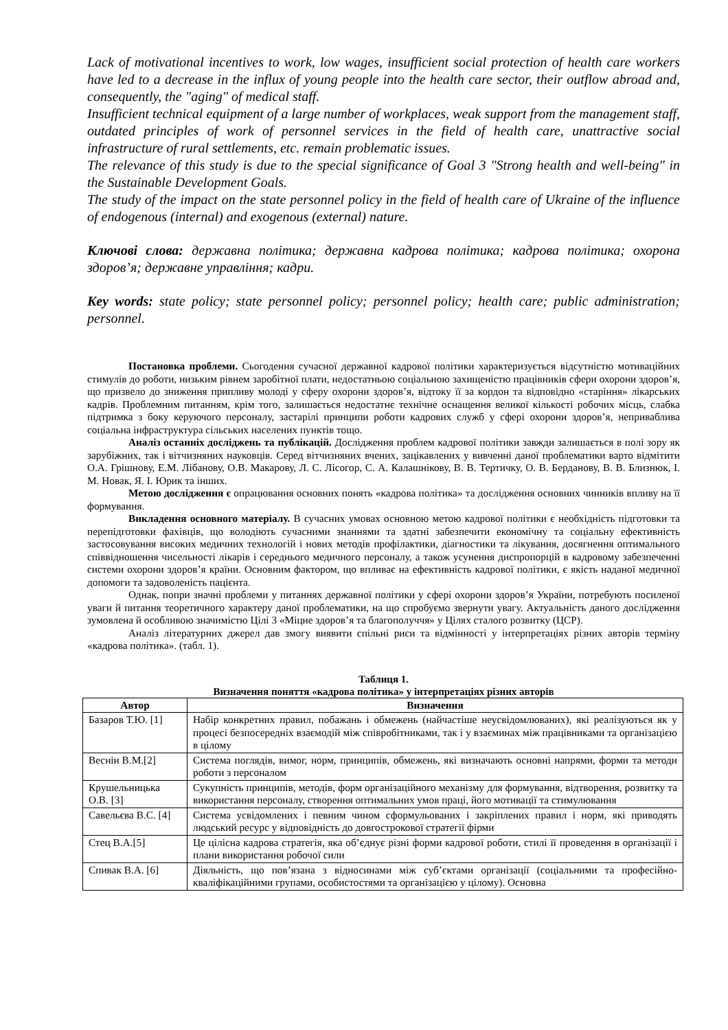Lack of motivational incentives to work, low wages, insufficient social protection of health care workers have led to a decrease in the influx of young people into the health care sector, their outflow abroad and, consequently, the "aging" of medical staff.
Insufficient technical equipment of a large number of workplaces, weak support from the management staff, outdated principles of work of personnel services in the field of health care, unattractive social infrastructure of rural settlements, etc. remain problematic issues.
The relevance of this study is due to the special significance of Goal 3 "Strong health and well-being" in the Sustainable Development Goals.
The study of the impact on the state personnel policy in the field of health care of Ukraine of the influence of endogenous (internal) and exogenous (external) nature.
Ключові слова: державна політика; державна кадрова політика; кадрова політика; охорона здоров’я; державне управління; кадри.
Key words: state policy; state personnel policy; personnel policy; health care; public administration; personnel.
Постановка проблеми. Сьогодення сучасної державної кадрової політики характеризується відсутністю мотиваційних стимулів до роботи, низьким рівнем заробітної плати, недостатньою соціальною захищеністю працівників сфери охорони здоров’я, що призвело до зниження припливу молоді у сферу охорони здоров’я, відтоку її за кордон та відповідно «старіння» лікарських кадрів. Проблемним питанням, крім того, залишається недостатнє технічне оснащення великої кількості робочих місць, слабка підтримка з боку керуючого персоналу, застарілі принципи роботи кадрових служб у сфері охорони здоров’я, неприваблива соціальна інфраструктура сільських населених пунктів тощо.
Аналіз останніх досліджень та публікацій. Дослідження проблем кадрової політики завжди залишається в полі зору як зарубіжних, так і вітчизняних науковців. Серед вітчизняних вчених, зацікавлених у вивченні даної проблематики варто відмітити О.А. Грішнову, Е.М. Лібанову, О.В. Макарову, Л. С. Лісогор, С. А. Калашнікову, В. В. Тертичку, О. В. Берданову, В. В. Близнюк, І. М. Новак, Я. І. Юрик та інших.
Метою дослідження є опрацювання основних понять «кадрова політика» та дослідження основних чинників впливу на її формування.
Викладення основного матеріалу. В сучасних умовах основною метою кадрової політики є необхідність підготовки та перепідготовки фахівців, що володіють сучасними знаннями та здатні забезпечити економічну та соціальну ефективність застосовування високих медичних технологій і нових методів профілактики, діагностики та лікування, досягнення оптимального співвідношення чисельності лікарів і середнього медичного персоналу, а також усунення диспропорцій в кадровому забезпеченні системи охорони здоров’я країни. Основним фактором, що впливає на ефективність кадрової політики, є якість наданої медичної допомоги та задоволеність пацієнта.
Однак, попри значні проблеми у питаннях державної політики у сфері охорони здоров’я України, потребують посиленої уваги й питання теоретичного характеру даної проблематики, на що спробуємо звернути увагу. Актуальність даного дослідження зумовлена й особливою значимістю Цілі 3 «Міцне здоров’я та благополуччя» у Цілях сталого розвитку (ЦСР).
Аналіз літературних джерел дав змогу виявити спільні риси та відмінності у інтерпретаціях різних авторів терміну «кадрова політика». (табл. 1).
Таблиця 1.
Визначення поняття «кадрова політика» у інтерпретаціях різних авторів
| Автор | Визначення |
| --- | --- |
| Базаров Т.Ю. [1] | Набір конкретних правил, побажань і обмежень (найчастіше неусвідомлюваних), які реалізуються як у процесі безпосередніх взаємодій між співробітниками, так і у взаєминах між працівниками та організацією в цілому |
| Веснін В.М.[2] | Система поглядів, вимог, норм, принципів, обмежень, які визначають основні напрями, форми та методи роботи з персоналом |
| Крушельницька О.В. [3] | Сукупність принципів, методів, форм організаційного механізму для формування, відтворення, розвитку та використання персоналу, створення оптимальних умов праці, його мотивації та стимулювання |
| Савельєва В.С. [4] | Система усвідомлених і певним чином сформульованих і закріплених правил і норм, які приводять людський ресурс у відповідність до довгострокової стратегії фірми |
| Стец В.А.[5] | Це цілісна кадрова стратегія, яка об’єднує різні форми кадрової роботи, стилі її проведення в організації і плани використання робочої сили |
| Спивак В.А. [6] | Діяльність, що пов’язана з відносинами між суб’єктами організації (соціальними та професійно-кваліфікаційними групами, особистостями та організацією у цілому). Основна |